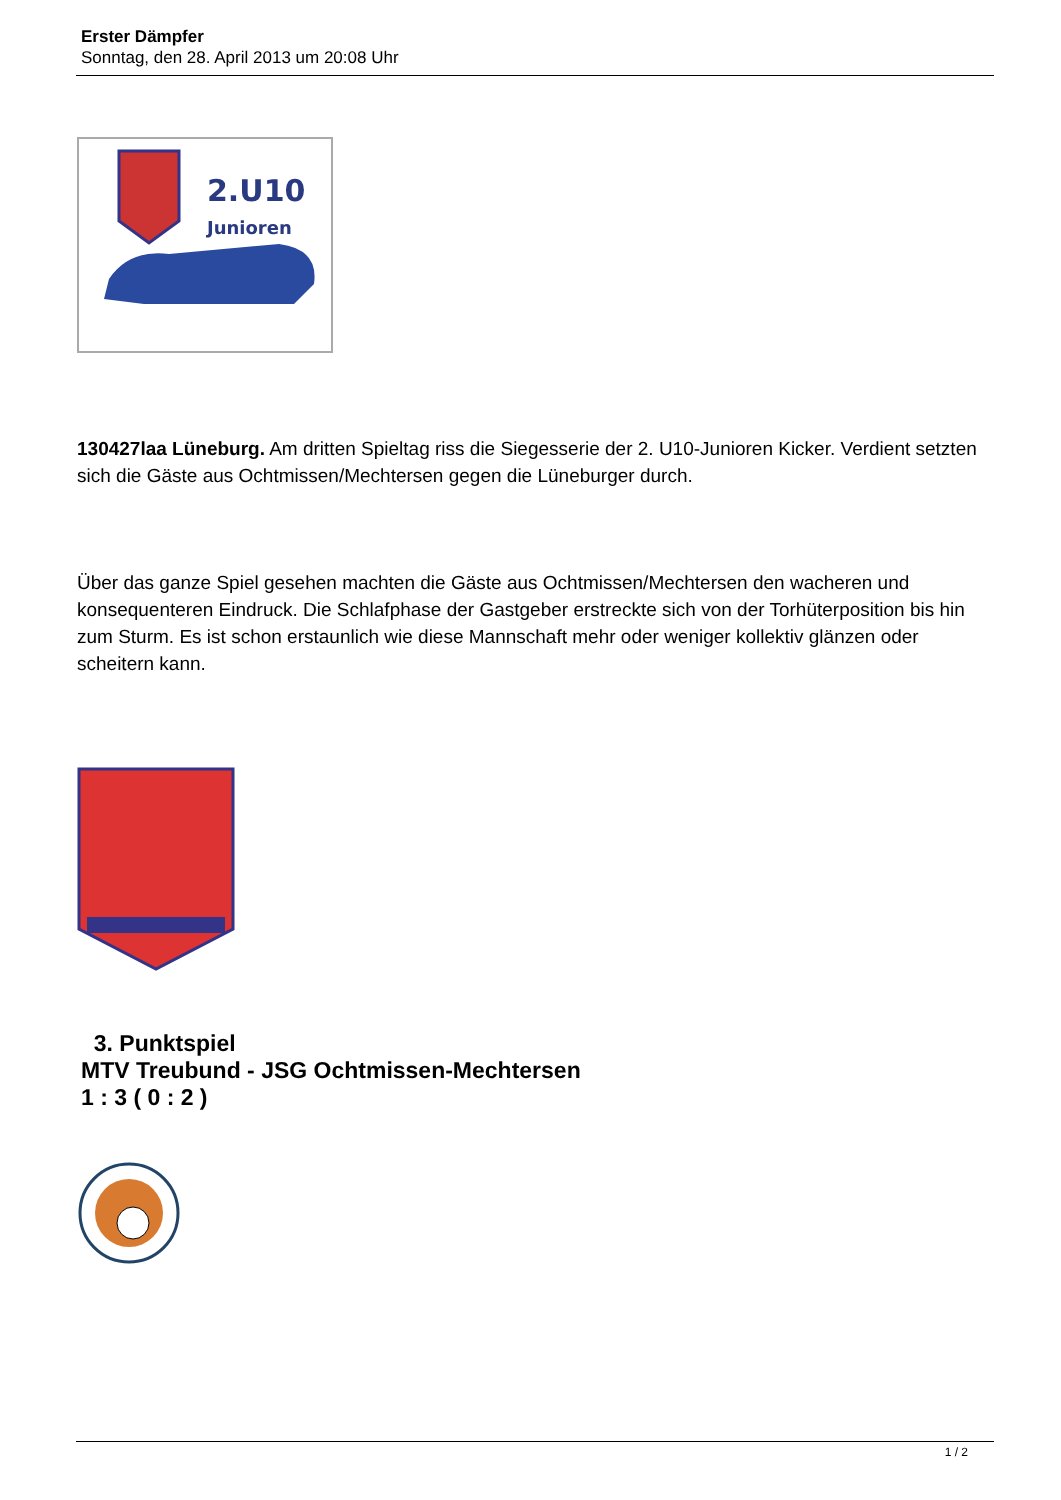Erster Dämpfer
Sonntag, den 28. April 2013 um 20:08 Uhr
2.U10
Junioren
130427laa Lüneburg. Am dritten Spieltag riss die Siegesserie der 2. U10-Junioren Kicker. Verdient setzten sich die Gäste aus Ochtmissen/Mechtersen gegen die Lüneburger durch.
Über das ganze Spiel gesehen machten die Gäste aus Ochtmissen/Mechtersen den wacheren und konsequenteren Eindruck. Die Schlafphase der Gastgeber erstreckte sich von der Torhüterposition bis hin zum Sturm. Es ist schon erstaunlich wie diese Mannschaft mehr oder weniger kollektiv glänzen oder scheitern kann.
3. Punktspiel
MTV Treubund - JSG Ochtmissen-Mechtersen
1 : 3 ( 0 : 2 )
1 / 2